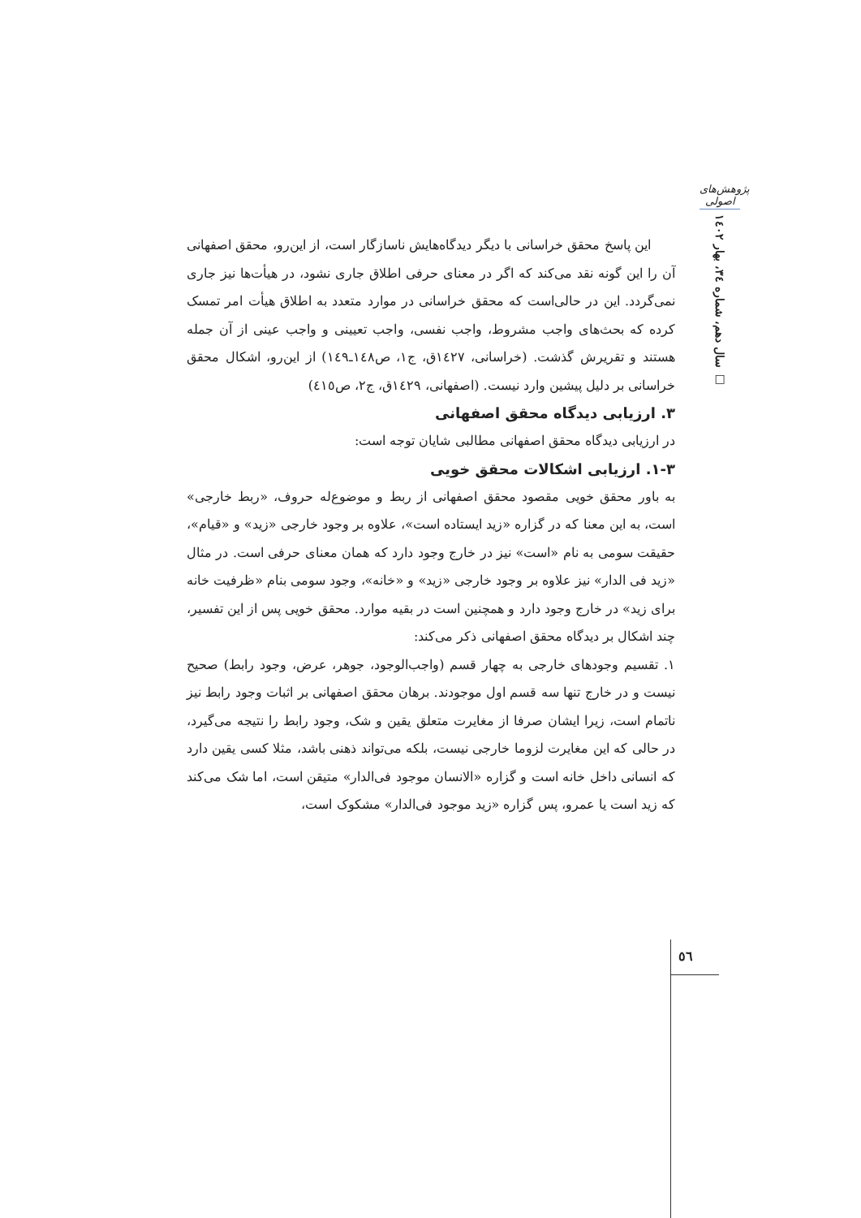پژوهش‌های اصولی
سال دهم، شماره ۳٤، بهار ۱٤۰۲ □
این پاسخ محقق خراسانی با دیگر دیدگاه‌هایش ناسازگار است، از این‌رو، محقق اصفهانی آن را این گونه نقد می‌کند که اگر در معنای حرفی اطلاق جاری نشود، در هیأت‌ها نیز جاری نمی‌گردد. این در حالی‌است که محقق خراسانی در موارد متعدد به اطلاق هیأت امر تمسک کرده که بحث‌های واجب مشروط، واجب نفسی، واجب تعیینی و واجب عینی از آن جمله هستند و تقریرش گذشت. (خراسانی، ١٤٢٧ق، ج١، ص١٤٨ـ١٤٩) از این‌رو، اشکال محقق خراسانی بر دلیل پیشین وارد نیست. (اصفهانی، ١٤٢٩ق، ج٢، ص٤١٥)
٣. ارزیابی دیدگاه محقق اصفهانی
در ارزیابی دیدگاه محقق اصفهانی مطالبی شایان توجه است:
٣-١. ارزیابی اشکالات محقق خویی
به باور محقق خویی مقصود محقق اصفهانی از ربط و موضوع‌له حروف، «ربط خارجی» است، به این معنا که در گزاره «زید ایستاده است»، علاوه بر وجود خارجی «زید» و «قیام»، حقیقت سومی به نام «است» نیز در خارج وجود دارد که همان معنای حرفی است. در مثال «زید فی الدار» نیز علاوه بر وجود خارجی «زید» و «خانه»، وجود سومی بنام «ظرفیت خانه برای زید» در خارج وجود دارد و همچنین است در بقیه موارد. محقق خویی پس از این تفسیر، چند اشکال بر دیدگاه محقق اصفهانی ذکر می‌کند:
١. تقسیم وجودهای خارجی به چهار قسم (واجب‌الوجود، جوهر، عرض، وجود رابط) صحیح نیست و در خارج تنها سه قسم اول موجودند. برهان محقق اصفهانی بر اثبات وجود رابط نیز ناتمام است، زیرا ایشان صرفا از مغایرت متعلق یقین و شک، وجود رابط را نتیجه می‌گیرد، در حالی که این مغایرت لزوما خارجی نیست، بلکه می‌تواند ذهنی باشد، مثلا کسی یقین دارد که انسانی داخل خانه است و گزاره «الانسان موجود فی‌الدار» متیقن است، اما شک می‌کند که زید است یا عمرو، پس گزاره «زید موجود فی‌الدار» مشکوک است،
٥٦